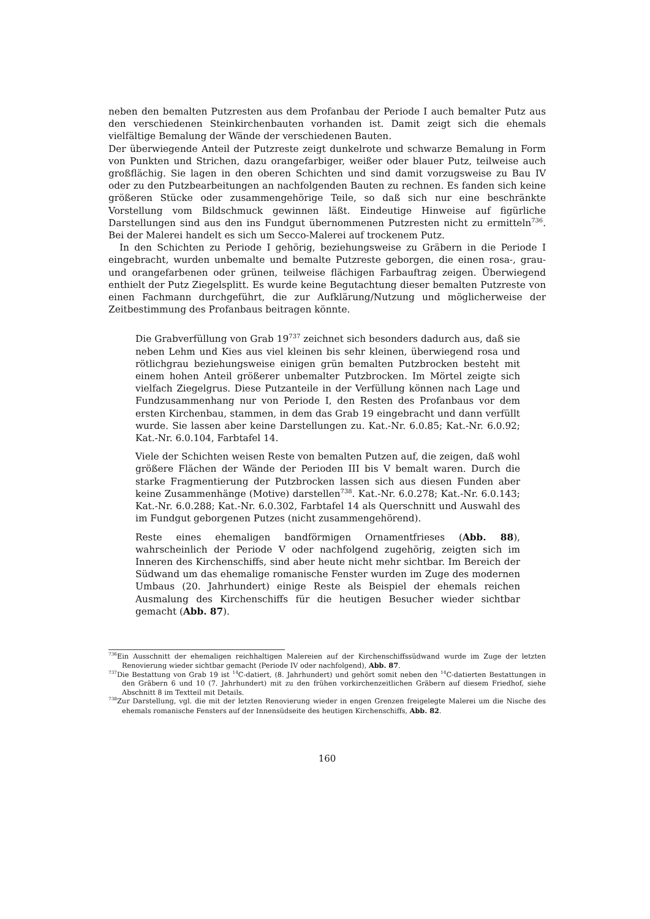neben den bemalten Putzresten aus dem Profanbau der Periode I auch bemalter Putz aus den verschiedenen Steinkirchenbauten vorhanden ist. Damit zeigt sich die ehemals vielfältige Bemalung der Wände der verschiedenen Bauten.
Der überwiegende Anteil der Putzreste zeigt dunkelrote und schwarze Bemalung in Form von Punkten und Strichen, dazu orangefarbiger, weißer oder blauer Putz, teilweise auch großflächig. Sie lagen in den oberen Schichten und sind damit vorzugsweise zu Bau IV oder zu den Putzbearbeitungen an nachfolgenden Bauten zu rechnen. Es fanden sich keine größeren Stücke oder zusammengehörige Teile, so daß sich nur eine beschränkte Vorstellung vom Bildschmuck gewinnen läßt. Eindeutige Hinweise auf figürliche Darstellungen sind aus den ins Fundgut übernommenen Putzresten nicht zu ermitteln<sup>736</sup>. Bei der Malerei handelt es sich um Secco-Malerei auf trockenem Putz.
In den Schichten zu Periode I gehörig, beziehungsweise zu Gräbern in die Periode I eingebracht, wurden unbemalte und bemalte Putzreste geborgen, die einen rosa-, grau- und orangefarbenen oder grünen, teilweise flächigen Farbauftrag zeigen. Überwiegend enthielt der Putz Ziegelsplitt. Es wurde keine Begutachtung dieser bemalten Putzreste von einen Fachmann durchgeführt, die zur Aufklärung/Nutzung und möglicherweise der Zeitbestimmung des Profanbaus beitragen könnte.
Die Grabverfüllung von Grab 19<sup>737</sup> zeichnet sich besonders dadurch aus, daß sie neben Lehm und Kies aus viel kleinen bis sehr kleinen, überwiegend rosa und rötlichgrau beziehungsweise einigen grün bemalten Putzbrocken besteht mit einem hohen Anteil größerer unbemalter Putzbrocken. Im Mörtel zeigte sich vielfach Ziegelgrus. Diese Putzanteile in der Verfüllung können nach Lage und Fundzusammenhang nur von Periode I, den Resten des Profanbaus vor dem ersten Kirchenbau, stammen, in dem das Grab 19 eingebracht und dann verfüllt wurde. Sie lassen aber keine Darstellungen zu. Kat.-Nr. 6.0.85; Kat.-Nr. 6.0.92; Kat.-Nr. 6.0.104, Farbtafel 14.
Viele der Schichten weisen Reste von bemalten Putzen auf, die zeigen, daß wohl größere Flächen der Wände der Perioden III bis V bemalt waren. Durch die starke Fragmentierung der Putzbrocken lassen sich aus diesen Funden aber keine Zusammenhänge (Motive) darstellen<sup>738</sup>. Kat.-Nr. 6.0.278; Kat.-Nr. 6.0.143; Kat.-Nr. 6.0.288; Kat.-Nr. 6.0.302, Farbtafel 14 als Querschnitt und Auswahl des im Fundgut geborgenen Putzes (nicht zusammengehörend).
Reste eines ehemaligen bandförmigen Ornamentfrieses (Abb. 88), wahrscheinlich der Periode V oder nachfolgend zugehörig, zeigten sich im Inneren des Kirchenschiffs, sind aber heute nicht mehr sichtbar. Im Bereich der Südwand um das ehemalige romanische Fenster wurden im Zuge des modernen Umbaus (20. Jahrhundert) einige Reste als Beispiel der ehemals reichen Ausmalung des Kirchenschiffs für die heutigen Besucher wieder sichtbar gemacht (Abb. 87).
<sup>736</sup> Ein Ausschnitt der ehemaligen reichhaltigen Malereien auf der Kirchenschiffssüdwand wurde im Zuge der letzten Renovierung wieder sichtbar gemacht (Periode IV oder nachfolgend), Abb. 87.
<sup>737</sup> Die Bestattung von Grab 19 ist <sup>14</sup>C-datiert, (8. Jahrhundert) und gehört somit neben den <sup>14</sup>C-datierten Bestattungen in den Gräbern 6 und 10 (7. Jahrhundert) mit zu den frühen vorkirchenzeitlichen Gräbern auf diesem Friedhof, siehe Abschnitt 8 im Textteil mit Details.
<sup>738</sup> Zur Darstellung, vgl. die mit der letzten Renovierung wieder in engen Grenzen freigelegte Malerei um die Nische des ehemals romanische Fensters auf der Innensüdseite des heutigen Kirchenschiffs, Abb. 82.
160